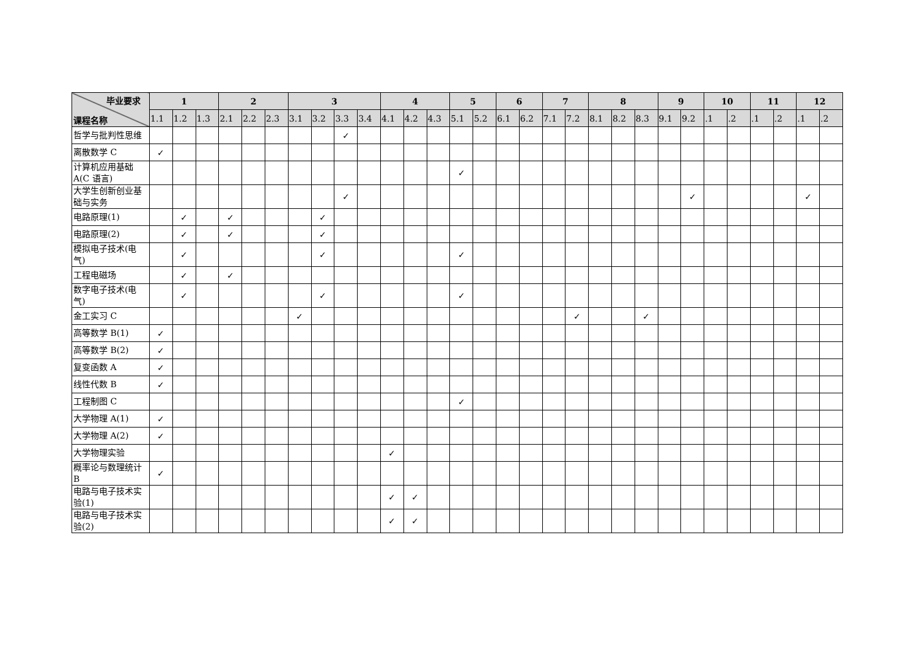| 毕业要求 课程名称 | 1 | | | 2 | | | 3 | | | | 4 | | | 5 | | 6 | | 7 | | 8 | | | 9 | | 10 | | 11 | | 12 | |
| --- | --- | --- | --- | --- | --- | --- | --- | --- | --- | --- | --- | --- | --- | --- | --- | --- | --- | --- | --- | --- | --- | --- | --- | --- | --- | --- | --- | --- | --- | --- |
| | 1.1 | 1.2 | 1.3 | 2.1 | 2.2 | 2.3 | 3.1 | 3.2 | 3.3 | 3.4 | 4.1 | 4.2 | 4.3 | 5.1 | 5.2 | 6.1 | 6.2 | 7.1 | 7.2 | 8.1 | 8.2 | 8.3 | 9.1 | 9.2 | .1 | .2 | .1 | .2 | .1 | .2 |
| 哲学与批判性思维 | | | | | | | | | ✓ | | | | | | | | | | | | | | | | | | | | | |
| 离散数学 C | ✓ | | | | | | | | | | | | | | | | | | | | | | | | | | | | | |
| 计算机应用基础 A(C 语言) | | | | | | | | | | | | | | ✓ | | | | | | | | | | | | | | | | |
| 大学生创新创业基础与实务 | | | | | | | | | ✓ | | | | | | | | | | | | | | | ✓ | | | | | ✓ | |
| 电路原理(1) | | ✓ | | ✓ | | | | ✓ | | | | | | | | | | | | | | | | | | | | | | |
| 电路原理(2) | | ✓ | | ✓ | | | | ✓ | | | | | | | | | | | | | | | | | | | | | | |
| 模拟电子技术(电气) | | ✓ | | | | | | ✓ | | | | | | ✓ | | | | | | | | | | | | | | | | |
| 工程电磁场 | | ✓ | | ✓ | | | | | | | | | | | | | | | | | | | | | | | | | | |
| 数字电子技术(电气) | | ✓ | | | | | | ✓ | | | | | | ✓ | | | | | | | | | | | | | | | | |
| 金工实习 C | | | | | | | ✓ | | | | | | | | | | | | ✓ | | | ✓ | | | | | | | | |
| 高等数学 B(1) | ✓ | | | | | | | | | | | | | | | | | | | | | | | | | | | | | |
| 高等数学 B(2) | ✓ | | | | | | | | | | | | | | | | | | | | | | | | | | | | | |
| 复变函数 A | ✓ | | | | | | | | | | | | | | | | | | | | | | | | | | | | | |
| 线性代数 B | ✓ | | | | | | | | | | | | | | | | | | | | | | | | | | | | | |
| 工程制图 C | | | | | | | | | | | | | | ✓ | | | | | | | | | | | | | | | | |
| 大学物理 A(1) | ✓ | | | | | | | | | | | | | | | | | | | | | | | | | | | | | |
| 大学物理 A(2) | ✓ | | | | | | | | | | | | | | | | | | | | | | | | | | | | | |
| 大学物理实验 | | | | | | | | | | | ✓ | | | | | | | | | | | | | | | | | | | |
| 概率论与数理统计 B | ✓ | | | | | | | | | | | | | | | | | | | | | | | | | | | | | |
| 电路与电子技术实验(1) | | | | | | | | | | | ✓ | ✓ | | | | | | | | | | | | | | | | | | |
| 电路与电子技术实验(2) | | | | | | | | | | | ✓ | ✓ | | | | | | | | | | | | | | | | | | |